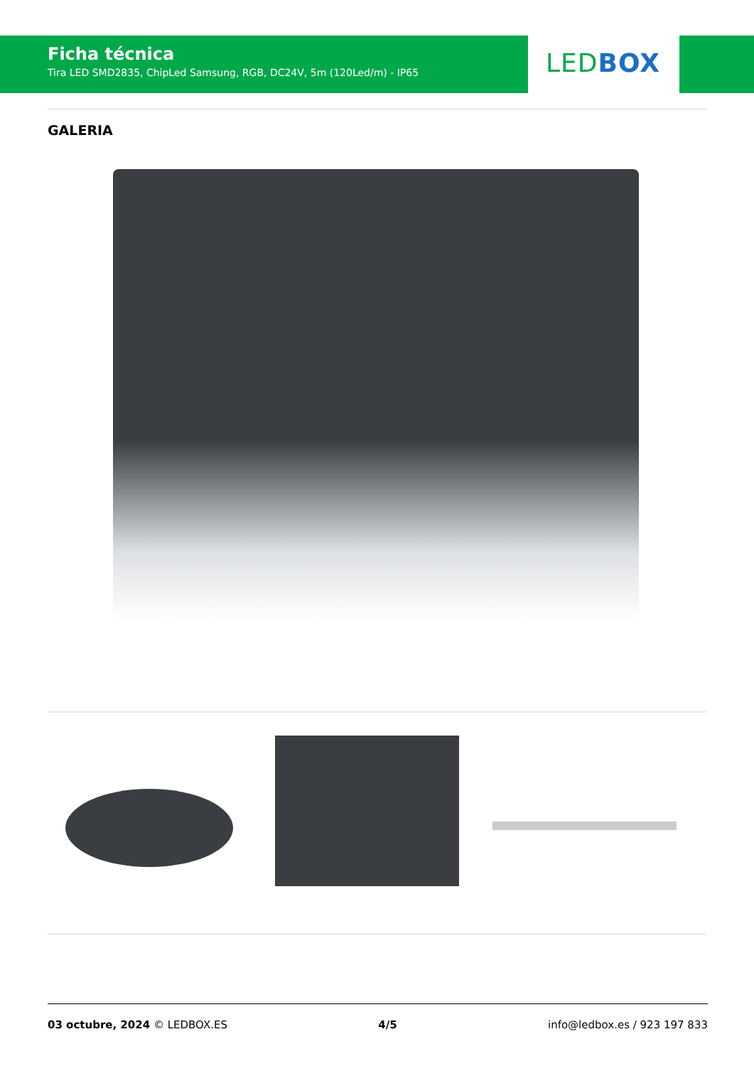Ficha técnica
Tira LED SMD2835, ChipLed Samsung, RGB, DC24V, 5m (120Led/m) - IP65
LED BOX
GALERIA
03 octubre, 2024 © LEDBOX.ES 4/5 info@ledbox.es / 923 197 833